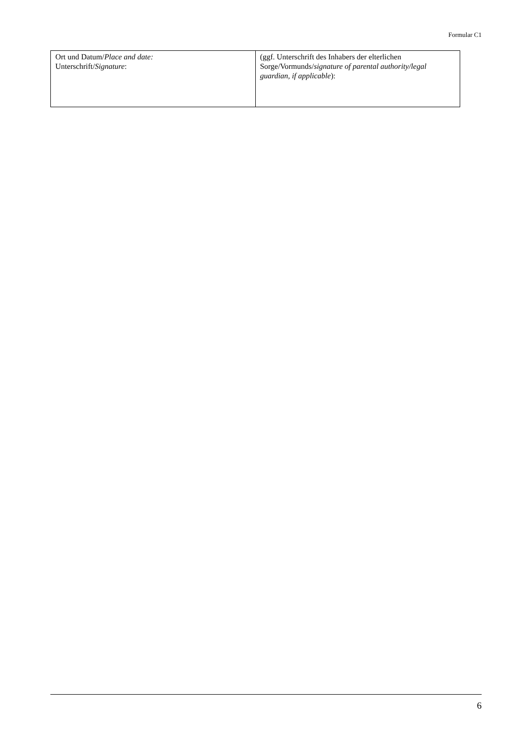Formular C1
| Ort und Datum/ Place and date: Unterschrift/ Signature : | (ggf. Unterschrift des Inhabers der elterlichen Sorge/Vormunds/ signature of parental authority/legal guardian, if applicable ): |
6